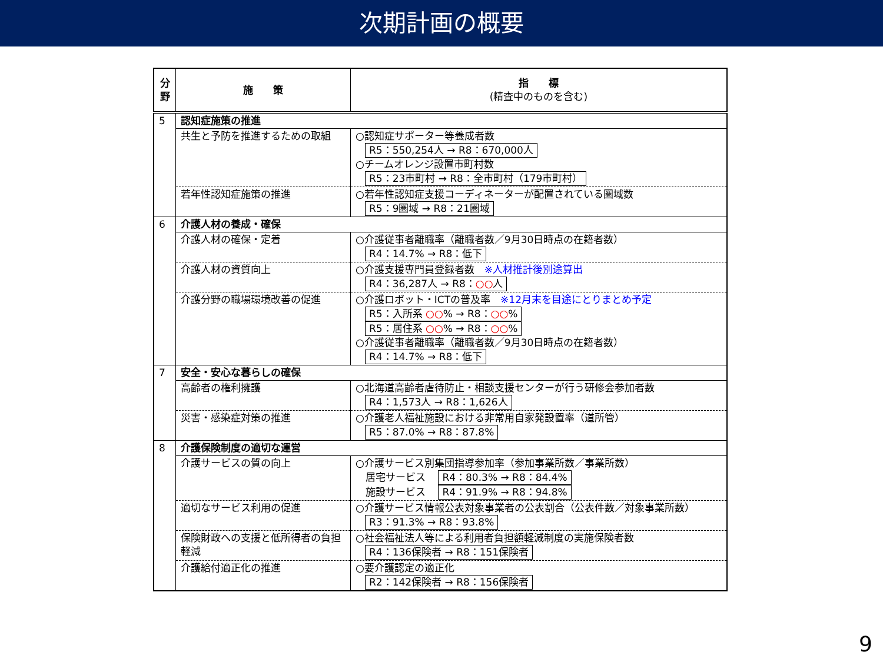次期計画の概要
| 分 野 | 施 策 | 指 標 (精査中のものを含む) |
| --- | --- | --- |
| 5 | 認知症施策の推進 | |
| | 共生と予防を推進するための取組 | ○認知症サポーター等養成者数 R5：550,254人 → R8：670,000人 ○チームオレンジ設置市町村数 R5：23市町村 → R8：全市町村（179市町村） |
| | 若年性認知症施策の推進 | ○若年性認知症支援コーディネーターが配置されている圏域数 R5：9圏域 → R8：21圏域 |
| 6 | 介護人材の養成・確保 | |
| | 介護人材の確保・定着 | ○介護従事者離職率（離職者数／9月30日時点の在籍者数） R4：14.7% → R8：低下 |
| | 介護人材の資質向上 | ○介護支援専門員登録者数 ※人材推計後別途算出 R4：36,287人 → R8： ○○ 人 |
| | 介護分野の職場環境改善の促進 | ○介護ロボット・ICTの普及率 ※12月末を目途にとりまとめ予定 R5：入所系 ○○ % → R8： ○○ % R5：居住系 ○○ % → R8： ○○ % ○介護従事者離職率（離職者数／9月30日時点の在籍者数） R4：14.7% → R8：低下 |
| 7 | 安全・安心な暮らしの確保 | |
| | 高齢者の権利擁護 | ○北海道高齢者虐待防止・相談支援センターが行う研修会参加者数 R4：1,573人 → R8：1,626人 |
| | 災害・感染症対策の推進 | ○介護老人福祉施設における非常用自家発設置率（道所管） R5：87.0% → R8：87.8% |
| 8 | 介護保険制度の適切な運営 | |
| | 介護サービスの質の向上 | ○介護サービス別集団指導参加率（参加事業所数／事業所数） 居宅サービス R4：80.3% → R8：84.4% 施設サービス R4：91.9% → R8：94.8% |
| | 適切なサービス利用の促進 | ○介護サービス情報公表対象事業者の公表割合（公表件数／対象事業所数） R3：91.3% → R8：93.8% |
| | 保険財政への支援と低所得者の負担軽減 | ○社会福祉法人等による利用者負担額軽減制度の実施保険者数 R4：136保険者 → R8：151保険者 |
| | 介護給付適正化の推進 | ○要介護認定の適正化 R2：142保険者 → R8：156保険者 |
9